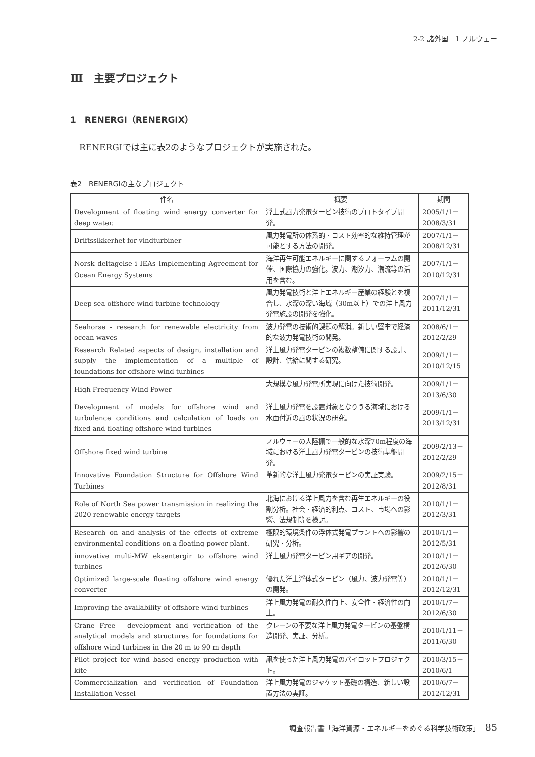2-2 諸外国　1 ノルウェー
Ⅲ　主要プロジェクト
1　RENERGI（RENERGIX）
RENERGIでは主に表2のようなプロジェクトが実施された。
表2　RENERGIの主なプロジェクト
| 件名 | 概要 | 期間 |
| --- | --- | --- |
| Development of floating wind energy converter for deep water. | 浮上式風力発電タービン技術のプロトタイプ開発。 | 2005/1/1－ 2008/3/31 |
| Driftssikkerhet for vindturbiner | 風力発電所の体系的・コスト効率的な維持管理が可能とする方法の開発。 | 2007/1/1－ 2008/12/31 |
| Norsk deltagelse i IEAs Implementing Agreement for Ocean Energy Systems | 海洋再生可能エネルギーに関するフォーラムの開催、国際協力の強化。波力、潮汐力、潮流等の活用を含む。 | 2007/1/1－ 2010/12/31 |
| Deep sea offshore wind turbine technology | 風力発電技術と洋上エネルギー産業の経験とを複合し、水深の深い海域（30m以上）での洋上風力発電施設の開発を強化。 | 2007/1/1－ 2011/12/31 |
| Seahorse - research for renewable electricity from ocean waves | 波力発電の技術的課題の解消。新しい堅牢で経済的な波力発電技術の開発。 | 2008/6/1－ 2012/2/29 |
| Research Related aspects of design, installation and supply the implementation of a multiple of foundations for offshore wind turbines | 洋上風力発電タービンの複数整備に関する設計、設計、供給に関する研究。 | 2009/1/1－ 2010/12/15 |
| High Frequency Wind Power | 大規模な風力発電所実現に向けた技術開発。 | 2009/1/1－ 2013/6/30 |
| Development of models for offshore wind and turbulence conditions and calculation of loads on fixed and floating offshore wind turbines | 洋上風力発電を設置対象となりうる海域における水面付近の風の状況の研究。 | 2009/1/1－ 2013/12/31 |
| Offshore fixed wind turbine | ノルウェーの大陸棚で一般的な水深70m程度の海域における洋上風力発電タービンの技術基盤開発。 | 2009/2/13－ 2012/2/29 |
| Innovative Foundation Structure for Offshore Wind Turbines | 革新的な洋上風力発電タービンの実証実験。 | 2009/2/15－ 2012/8/31 |
| Role of North Sea power transmission in realizing the 2020 renewable energy targets | 北海における洋上風力を含む再生エネルギーの役割分析。社会・経済的利点、コスト、市場への影響、法規制等を検討。 | 2010/1/1－ 2012/3/31 |
| Research on and analysis of the effects of extreme environmental conditions on a floating power plant. | 極限的環境条件の浮体式発電プラントへの影響の研究・分析。 | 2010/1/1－ 2012/5/31 |
| innovative multi-MW eksentergir to offshore wind turbines | 洋上風力発電タービン用ギアの開発。 | 2010/1/1－ 2012/6/30 |
| Optimized large-scale floating offshore wind energy converter | 優れた洋上浮体式タービン（風力、波力発電等）の開発。 | 2010/1/1－ 2012/12/31 |
| Improving the availability of offshore wind turbines | 洋上風力発電の耐久性向上、安全性・経済性の向上。 | 2010/1/7－ 2012/6/30 |
| Crane Free - development and verification of the analytical models and structures for foundations for offshore wind turbines in the 20 m to 90 m depth | クレーンの不要な洋上風力発電タービンの基盤構造開発、実証、分析。 | 2010/1/11－ 2011/6/30 |
| Pilot project for wind based energy production with kite | 凧を使った洋上風力発電のパイロットプロジェクト。 | 2010/3/15－ 2010/6/1 |
| Commercialization and verification of Foundation Installation Vessel | 洋上風力発電のジャケット基礎の構造、新しい設置方法の実証。 | 2010/6/7－ 2012/12/31 |
調査報告書「海洋資源・エネルギーをめぐる科学技術政策」 85